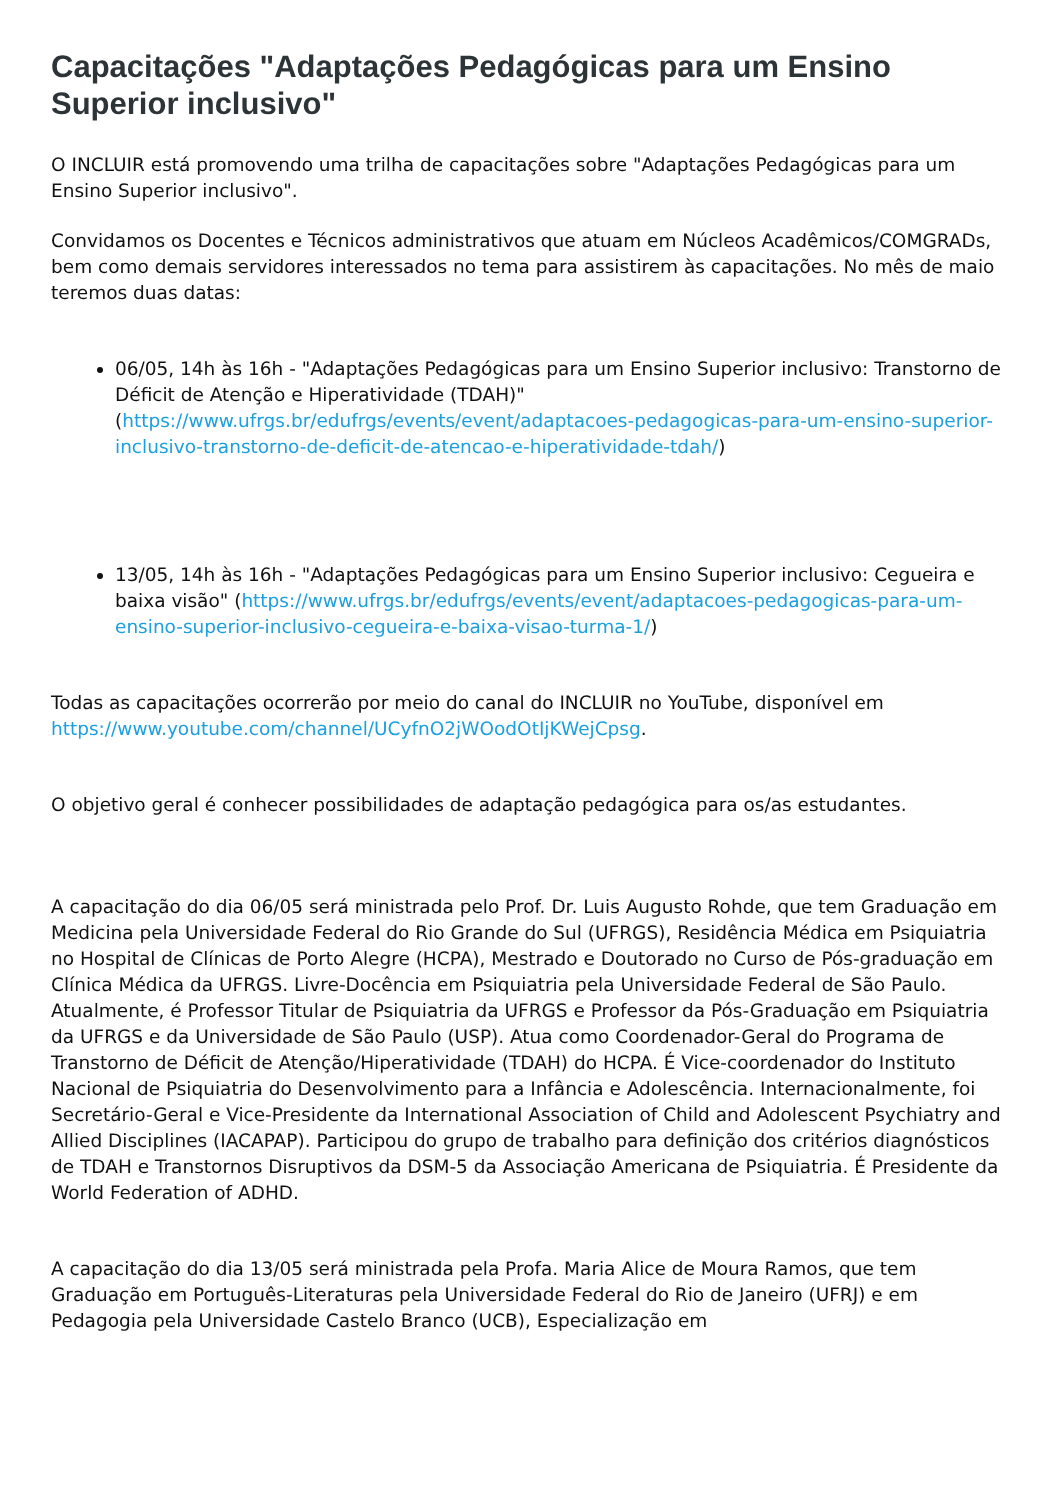Capacitações "Adaptações Pedagógicas para um Ensino Superior inclusivo"
O INCLUIR está promovendo uma trilha de capacitações sobre "Adaptações Pedagógicas para um Ensino Superior inclusivo".
Convidamos os Docentes e Técnicos administrativos que atuam em Núcleos Acadêmicos/COMGRADs, bem como demais servidores interessados no tema para assistirem às capacitações. No mês de maio teremos duas datas:
06/05, 14h às 16h - "Adaptações Pedagógicas para um Ensino Superior inclusivo: Transtorno de Déficit de Atenção e Hiperatividade (TDAH)" (https://www.ufrgs.br/edufrgs/events/event/adaptacoes-pedagogicas-para-um-ensino-superior-inclusivo-transtorno-de-deficit-de-atencao-e-hiperatividade-tdah/)
13/05, 14h às 16h - "Adaptações Pedagógicas para um Ensino Superior inclusivo: Cegueira e baixa visão" (https://www.ufrgs.br/edufrgs/events/event/adaptacoes-pedagogicas-para-um-ensino-superior-inclusivo-cegueira-e-baixa-visao-turma-1/)
Todas as capacitações ocorrerão por meio do canal do INCLUIR no YouTube, disponível em https://www.youtube.com/channel/UCyfnO2jWOodOtIjKWejCpsg.
O objetivo geral é conhecer possibilidades de adaptação pedagógica para os/as estudantes.
A capacitação do dia 06/05 será ministrada pelo Prof. Dr. Luis Augusto Rohde, que tem Graduação em Medicina pela Universidade Federal do Rio Grande do Sul (UFRGS), Residência Médica em Psiquiatria no Hospital de Clínicas de Porto Alegre (HCPA), Mestrado e Doutorado no Curso de Pós-graduação em Clínica Médica da UFRGS. Livre-Docência em Psiquiatria pela Universidade Federal de São Paulo. Atualmente, é Professor Titular de Psiquiatria da UFRGS e Professor da Pós-Graduação em Psiquiatria da UFRGS e da Universidade de São Paulo (USP). Atua como Coordenador-Geral do Programa de Transtorno de Déficit de Atenção/Hiperatividade (TDAH) do HCPA. É Vice-coordenador do Instituto Nacional de Psiquiatria do Desenvolvimento para a Infância e Adolescência. Internacionalmente, foi Secretário-Geral e Vice-Presidente da International Association of Child and Adolescent Psychiatry and Allied Disciplines (IACAPAP). Participou do grupo de trabalho para definição dos critérios diagnósticos de TDAH e Transtornos Disruptivos da DSM-5 da Associação Americana de Psiquiatria. É Presidente da World Federation of ADHD.
A capacitação do dia 13/05 será ministrada pela Profa. Maria Alice de Moura Ramos, que tem Graduação em Português-Literaturas pela Universidade Federal do Rio de Janeiro (UFRJ) e em Pedagogia pela Universidade Castelo Branco (UCB), Especialização em